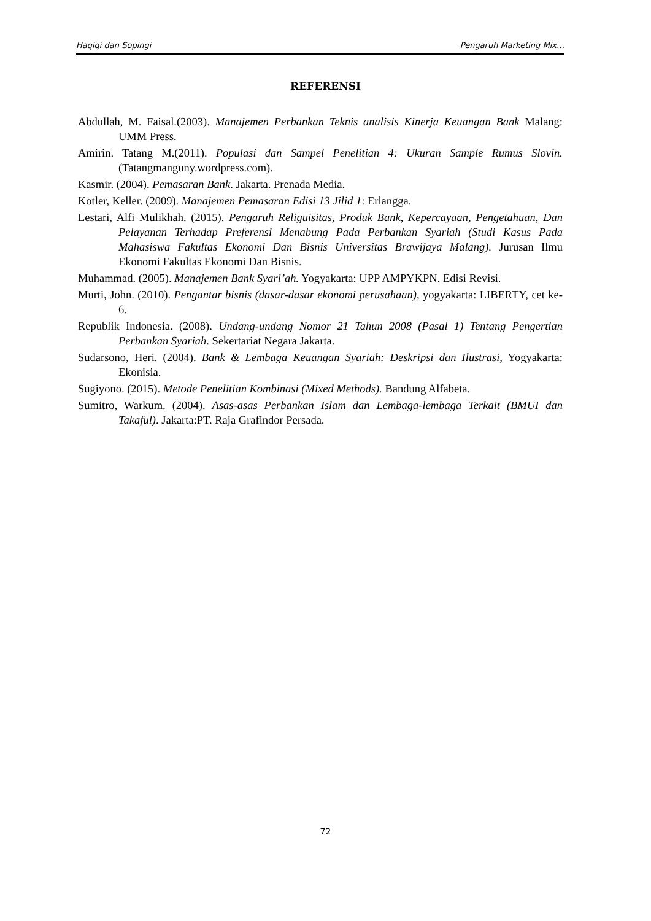Haqiqi dan Sopingi Pengaruh Marketing Mix…
REFERENSI
Abdullah, M. Faisal.(2003). Manajemen Perbankan Teknis analisis Kinerja Keuangan Bank Malang: UMM Press.
Amirin. Tatang M.(2011). Populasi dan Sampel Penelitian 4: Ukuran Sample Rumus Slovin. (Tatangmanguny.wordpress.com).
Kasmir. (2004). Pemasaran Bank. Jakarta. Prenada Media.
Kotler, Keller. (2009). Manajemen Pemasaran Edisi 13 Jilid 1: Erlangga.
Lestari, Alfi Mulikhah. (2015). Pengaruh Religuisitas, Produk Bank, Kepercayaan, Pengetahuan, Dan Pelayanan Terhadap Preferensi Menabung Pada Perbankan Syariah (Studi Kasus Pada Mahasiswa Fakultas Ekonomi Dan Bisnis Universitas Brawijaya Malang). Jurusan Ilmu Ekonomi Fakultas Ekonomi Dan Bisnis.
Muhammad. (2005). Manajemen Bank Syari’ah. Yogyakarta: UPP AMPYKPN. Edisi Revisi.
Murti, John. (2010). Pengantar bisnis (dasar-dasar ekonomi perusahaan), yogyakarta: LIBERTY, cet ke-6.
Republik Indonesia. (2008). Undang-undang Nomor 21 Tahun 2008 (Pasal 1) Tentang Pengertian Perbankan Syariah. Sekertariat Negara Jakarta.
Sudarsono, Heri. (2004). Bank & Lembaga Keuangan Syariah: Deskripsi dan Ilustrasi, Yogyakarta: Ekonisia.
Sugiyono. (2015). Metode Penelitian Kombinasi (Mixed Methods). Bandung Alfabeta.
Sumitro, Warkum. (2004). Asas-asas Perbankan Islam dan Lembaga-lembaga Terkait (BMUI dan Takaful). Jakarta:PT. Raja Grafindor Persada.
72